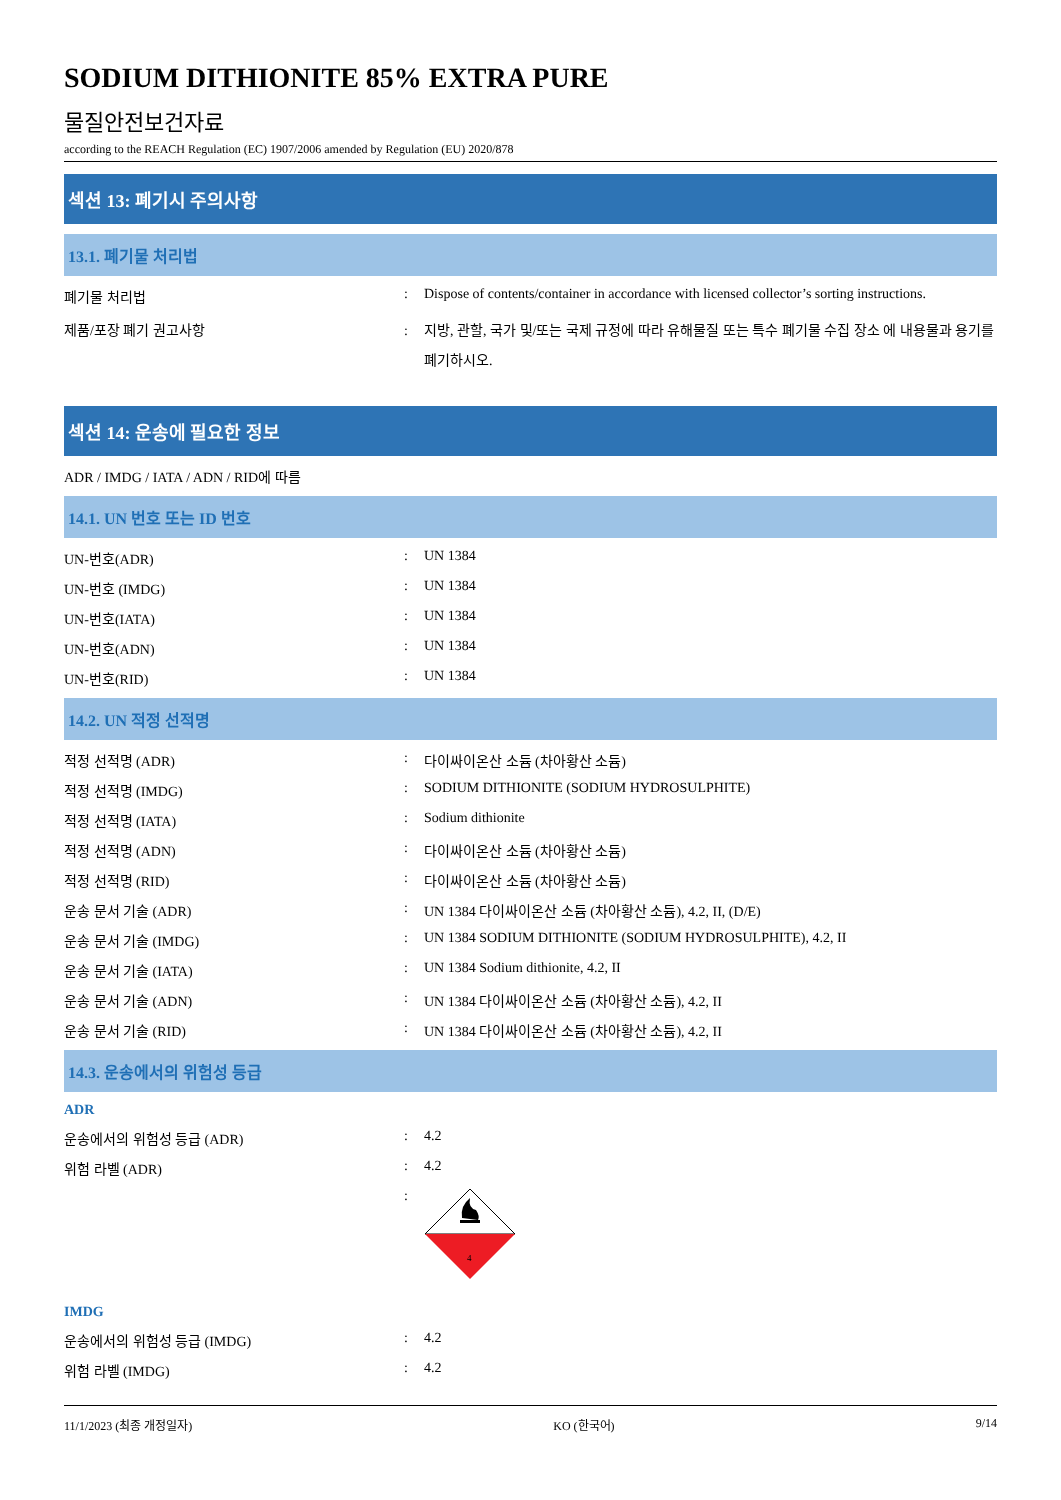SODIUM DITHIONITE 85% EXTRA PURE
물질안전보건자료
according to the REACH Regulation (EC) 1907/2006 amended by Regulation (EU) 2020/878
섹션 13: 폐기시 주의사항
13.1. 폐기물 처리법
폐기물 처리법 : Dispose of contents/container in accordance with licensed collector’s sorting instructions.
제품/포장 폐기 권고사항 : 지방, 관할, 국가 및/또는 국제 규정에 따라 유해물질 또는 특수 폐기물 수집 장소 에 내용물과 용기를 폐기하시오.
섹션 14: 운송에 필요한 정보
ADR / IMDG / IATA / ADN / RID에 따름
14.1. UN 번호 또는 ID 번호
UN-번호(ADR) : UN 1384
UN-번호 (IMDG) : UN 1384
UN-번호(IATA) : UN 1384
UN-번호(ADN) : UN 1384
UN-번호(RID) : UN 1384
14.2. UN 적정 선적명
적정 선적명 (ADR) : 다이싸이온산 소듐 (차아황산 소듐)
적정 선적명 (IMDG) : SODIUM DITHIONITE (SODIUM HYDROSULPHITE)
적정 선적명 (IATA) : Sodium dithionite
적정 선적명 (ADN) : 다이싸이온산 소듐 (차아황산 소듐)
적정 선적명 (RID) : 다이싸이온산 소듐 (차아황산 소듐)
운송 문서 기술 (ADR) : UN 1384 다이싸이온산 소듐 (차아황산 소듐), 4.2, II, (D/E)
운송 문서 기술 (IMDG) : UN 1384 SODIUM DITHIONITE (SODIUM HYDROSULPHITE), 4.2, II
운송 문서 기술 (IATA) : UN 1384 Sodium dithionite, 4.2, II
운송 문서 기술 (ADN) : UN 1384 다이싸이온산 소듐 (차아황산 소듐), 4.2, II
운송 문서 기술 (RID) : UN 1384 다이싸이온산 소듐 (차아황산 소듐), 4.2, II
14.3. 운송에서의 위험성 등급
ADR
운송에서의 위험성 등급 (ADR) : 4.2
위험 라벨 (ADR) : 4.2
:
4
IMDG
운송에서의 위험성 등급 (IMDG) : 4.2
위험 라벨 (IMDG) : 4.2
11/1/2023 (최종 개정일자) KO (한국어) 9/14